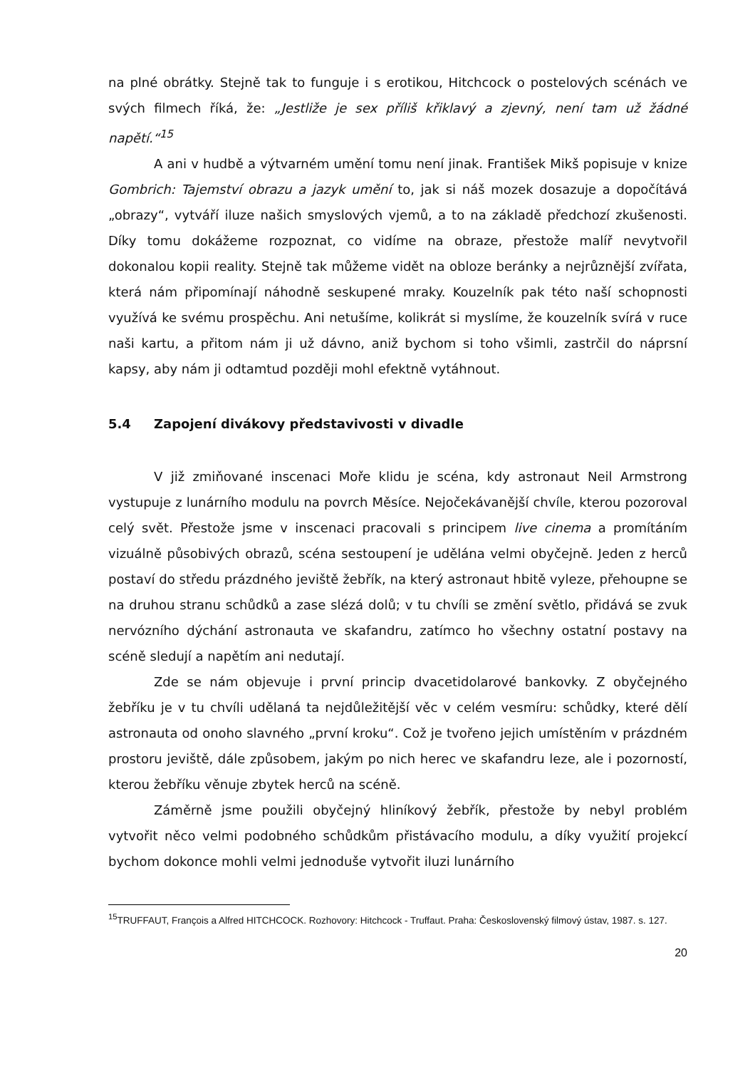na plné obrátky. Stejně tak to funguje i s erotikou, Hitchcock o postelových scénách ve svých filmech říká, že: „Jestliže je sex příliš křiklavý a zjevný, není tam už žádné napětí.“<sup>15</sup>
A ani v hudbě a výtvarném umění tomu není jinak. František Mikš popisuje v knize Gombrich: Tajemství obrazu a jazyk umění to, jak si náš mozek dosazuje a dopočítává „obrazy“, vytváří iluze našich smyslových vjemů, a to na základě předchozí zkušenosti. Díky tomu dokážeme rozpoznat, co vidíme na obraze, přestože malíř nevytvořil dokonalou kopii reality. Stejně tak můžeme vidět na obloze beránky a nejrůznější zvířata, která nám připomínají náhodně seskupené mraky. Kouzelník pak této naší schopnosti využívá ke svému prospěchu. Ani netušíme, kolikrát si myslíme, že kouzelník svírá v ruce naši kartu, a přitom nám ji už dávno, aniž bychom si toho všimli, zastrčil do náprsní kapsy, aby nám ji odtamtud později mohl efektně vytáhnout.
5.4 Zapojení divákovy představivosti v divadle
V již zmiňované inscenaci Moře klidu je scéna, kdy astronaut Neil Armstrong vystupuje z lunárního modulu na povrch Měsíce. Nejočekávanější chvíle, kterou pozoroval celý svět. Přestože jsme v inscenaci pracovali s principem live cinema a promítáním vizuálně působivých obrazů, scéna sestoupení je udělána velmi obyčejně. Jeden z herců postaví do středu prázdného jeviště žebřík, na který astronaut hbitě vyleze, přehoupne se na druhou stranu schůdků a zase slézá dolů; v tu chvíli se změní světlo, přidává se zvuk nervózního dýchání astronauta ve skafandru, zatímco ho všechny ostatní postavy na scéně sledují a napětím ani nedutají.
Zde se nám objevuje i první princip dvacetidolarové bankovky. Z obyčejného žebříku je v tu chvíli udělaná ta nejdůležitější věc v celém vesmíru: schůdky, které dělí astronauta od onoho slavného „první kroku“. Což je tvořeno jejich umístěním v prázdném prostoru jeviště, dále způsobem, jakým po nich herec ve skafandru leze, ale i pozorností, kterou žebříku věnuje zbytek herců na scéně.
Záměrně jsme použili obyčejný hliníkový žebřík, přestože by nebyl problém vytvořit něco velmi podobného schůdkům přistávacího modulu, a díky využití projekcí bychom dokonce mohli velmi jednoduše vytvořit iluzi lunárního
<sup>15</sup> TRUFFAUT, François a Alfred HITCHCOCK. Rozhovory: Hitchcock - Truffaut. Praha: Československý filmový ústav, 1987. s. 127.
20